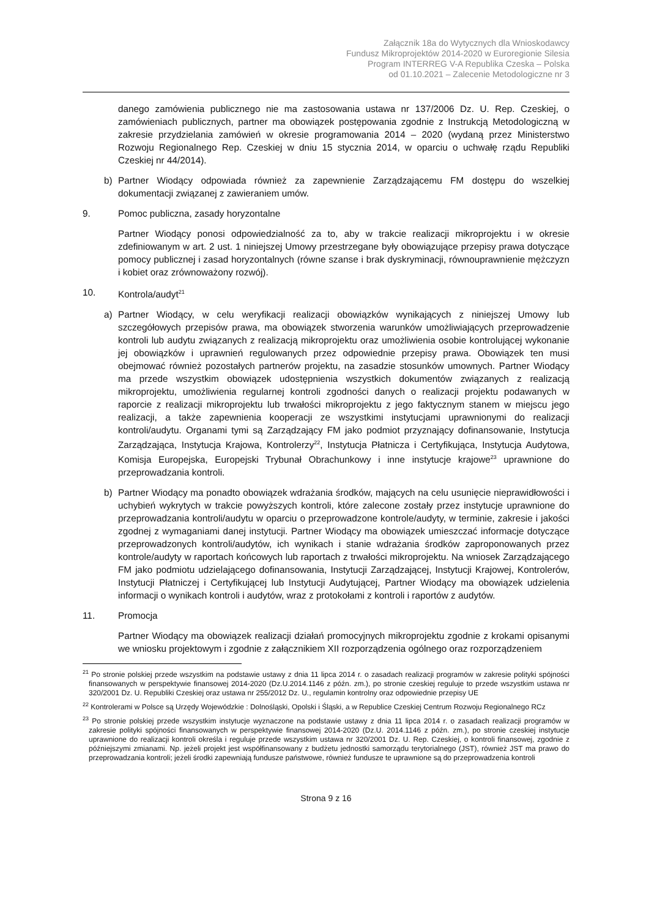Załącznik 18a do Wytycznych dla Wnioskodawcy
Fundusz Mikroprojektów 2014-2020 w Euroregionie Silesia
Program INTERREG V-A Republika Czeska – Polska
od 01.10.2021 – Zalecenie Metodologiczne nr 3
danego zamówienia publicznego nie ma zastosowania ustawa nr 137/2006 Dz. U. Rep. Czeskiej, o zamówieniach publicznych, partner ma obowiązek postępowania zgodnie z Instrukcją Metodologiczną w zakresie przydzielania zamówień w okresie programowania 2014 – 2020 (wydaną przez Ministerstwo Rozwoju Regionalnego Rep. Czeskiej w dniu 15 stycznia 2014, w oparciu o uchwałę rządu Republiki Czeskiej nr 44/2014).
b) Partner Wiodący odpowiada również za zapewnienie Zarządzającemu FM dostępu do wszelkiej dokumentacji związanej z zawieraniem umów.
9. Pomoc publiczna, zasady horyzontalne
Partner Wiodący ponosi odpowiedzialność za to, aby w trakcie realizacji mikroprojektu i w okresie zdefiniowanym w art. 2 ust. 1 niniejszej Umowy przestrzegane były obowiązujące przepisy prawa dotyczące pomocy publicznej i zasad horyzontalnych (równe szanse i brak dyskryminacji, równouprawnienie mężczyzn i kobiet oraz zrównoważony rozwój).
10. Kontrola/audyt<sup>21</sup>
a) Partner Wiodący, w celu weryfikacji realizacji obowiązków wynikających z niniejszej Umowy lub szczegółowych przepisów prawa, ma obowiązek stworzenia warunków umożliwiających przeprowadzenie kontroli lub audytu związanych z realizacją mikroprojektu oraz umożliwienia osobie kontrolującej wykonanie jej obowiązków i uprawnień regulowanych przez odpowiednie przepisy prawa. Obowiązek ten musi obejmować również pozostałych partnerów projektu, na zasadzie stosunków umownych. Partner Wiodący ma przede wszystkim obowiązek udostępnienia wszystkich dokumentów związanych z realizacją mikroprojektu, umożliwienia regularnej kontroli zgodności danych o realizacji projektu podawanych w raporcie z realizacji mikroprojektu lub trwałości mikroprojektu z jego faktycznym stanem w miejscu jego realizacji, a także zapewnienia kooperacji ze wszystkimi instytucjami uprawnionymi do realizacji kontroli/audytu. Organami tymi są Zarządzający FM jako podmiot przyznający dofinansowanie, Instytucja Zarządzająca, Instytucja Krajowa, Kontrolerzy<sup>22</sup>, Instytucja Płatnicza i Certyfikująca, Instytucja Audytowa, Komisja Europejska, Europejski Trybunał Obrachunkowy i inne instytucje krajowe<sup>23</sup> uprawnione do przeprowadzania kontroli.
b) Partner Wiodący ma ponadto obowiązek wdrażania środków, mających na celu usunięcie nieprawidłowości i uchybień wykrytych w trakcie powyższych kontroli, które zalecone zostały przez instytucje uprawnione do przeprowadzania kontroli/audytu w oparciu o przeprowadzone kontrole/audyty, w terminie, zakresie i jakości zgodnej z wymaganiami danej instytucji. Partner Wiodący ma obowiązek umieszczać informacje dotyczące przeprowadzonych kontroli/audytów, ich wynikach i stanie wdrażania środków zaproponowanych przez kontrole/audyty w raportach końcowych lub raportach z trwałości mikroprojektu. Na wniosek Zarządzającego FM jako podmiotu udzielającego dofinansowania, Instytucji Zarządzającej, Instytucji Krajowej, Kontrolerów, Instytucji Płatniczej i Certyfikującej lub Instytucji Audytującej, Partner Wiodący ma obowiązek udzielenia informacji o wynikach kontroli i audytów, wraz z protokołami z kontroli i raportów z audytów.
11. Promocja
Partner Wiodący ma obowiązek realizacji działań promocyjnych mikroprojektu zgodnie z krokami opisanymi we wniosku projektowym i zgodnie z załącznikiem XII rozporządzenia ogólnego oraz rozporządzeniem
<sup>21</sup> Po stronie polskiej przede wszystkim na podstawie ustawy z dnia 11 lipca 2014 r. o zasadach realizacji programów w zakresie polityki spójności finansowanych w perspektywie finansowej 2014-2020 (Dz.U.2014.1146 z późn. zm.), po stronie czeskiej reguluje to przede wszystkim ustawa nr 320/2001 Dz. U. Republiki Czeskiej oraz ustawa nr 255/2012 Dz. U., regulamin kontrolny oraz odpowiednie przepisy UE
<sup>22</sup> Kontrolerami w Polsce są Urzędy Wojewódzkie : Dolnośląski, Opolski i Śląski, a w Republice Czeskiej Centrum Rozwoju Regionalnego RCz
<sup>23</sup> Po stronie polskiej przede wszystkim instytucje wyznaczone na podstawie ustawy z dnia 11 lipca 2014 r. o zasadach realizacji programów w zakresie polityki spójności finansowanych w perspektywie finansowej 2014-2020 (Dz.U. 2014.1146 z późn. zm.), po stronie czeskiej instytucje uprawnione do realizacji kontroli określa i reguluje przede wszystkim ustawa nr 320/2001 Dz. U. Rep. Czeskiej, o kontroli finansowej, zgodnie z późniejszymi zmianami. Np. jeżeli projekt jest współfinansowany z budżetu jednostki samorządu terytorialnego (JST), również JST ma prawo do przeprowadzania kontroli; jeżeli środki zapewniają fundusze państwowe, również fundusze te uprawnione są do przeprowadzenia kontroli
Strona 9 z 16